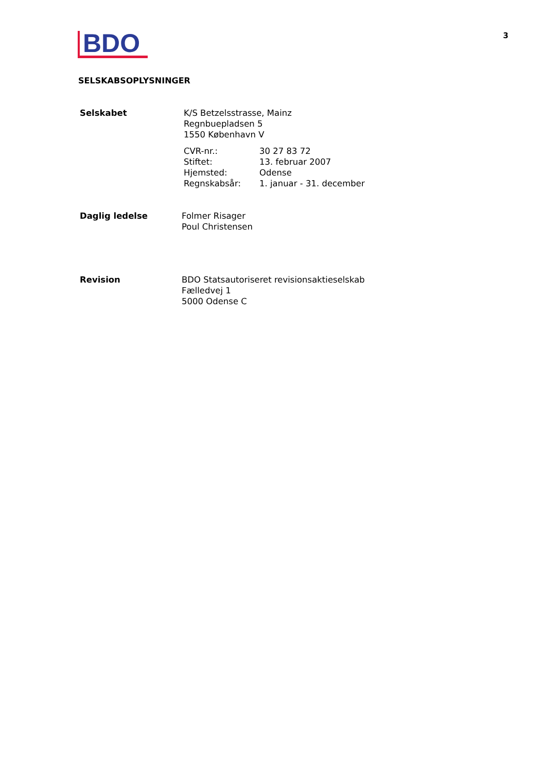BDO
3
SELSKABSOPLYSNINGER
Selskabet K/S Betzelsstrasse, Mainz
Regnbuepladsen 5
1550 København V
CVR-nr.:
Stiftet:
Hjemsted:
Regnskabsår:
30 27 83 72
13. februar 2007
Odense
1. januar - 31. december
Daglig ledelse Folmer Risager
Poul Christensen
Revision BDO Statsautoriseret revisionsaktieselskab
Fælledvej 1
5000 Odense C